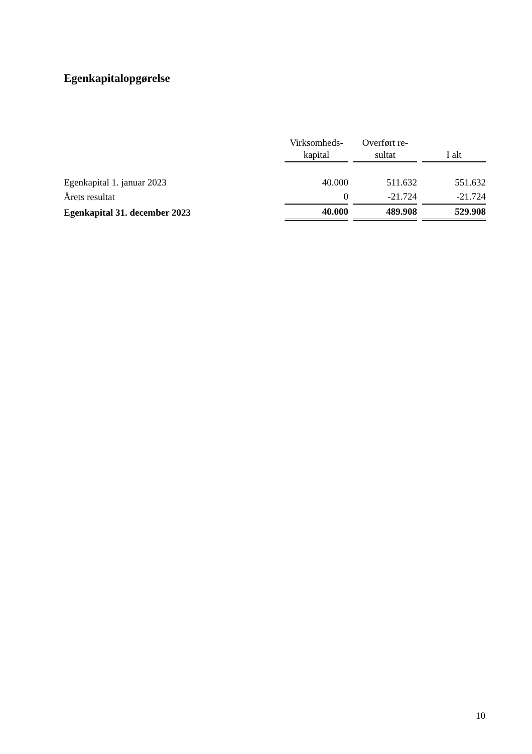Egenkapitalopgørelse
| | Virksomheds- kapital | Overført re- sultat | I alt |
| --- | --- | --- | --- |
| Egenkapital 1. januar 2023 | 40.000 | 511.632 | 551.632 |
| Årets resultat | 0 | -21.724 | -21.724 |
| Egenkapital 31. december 2023 | 40.000 | 489.908 | 529.908 |
10